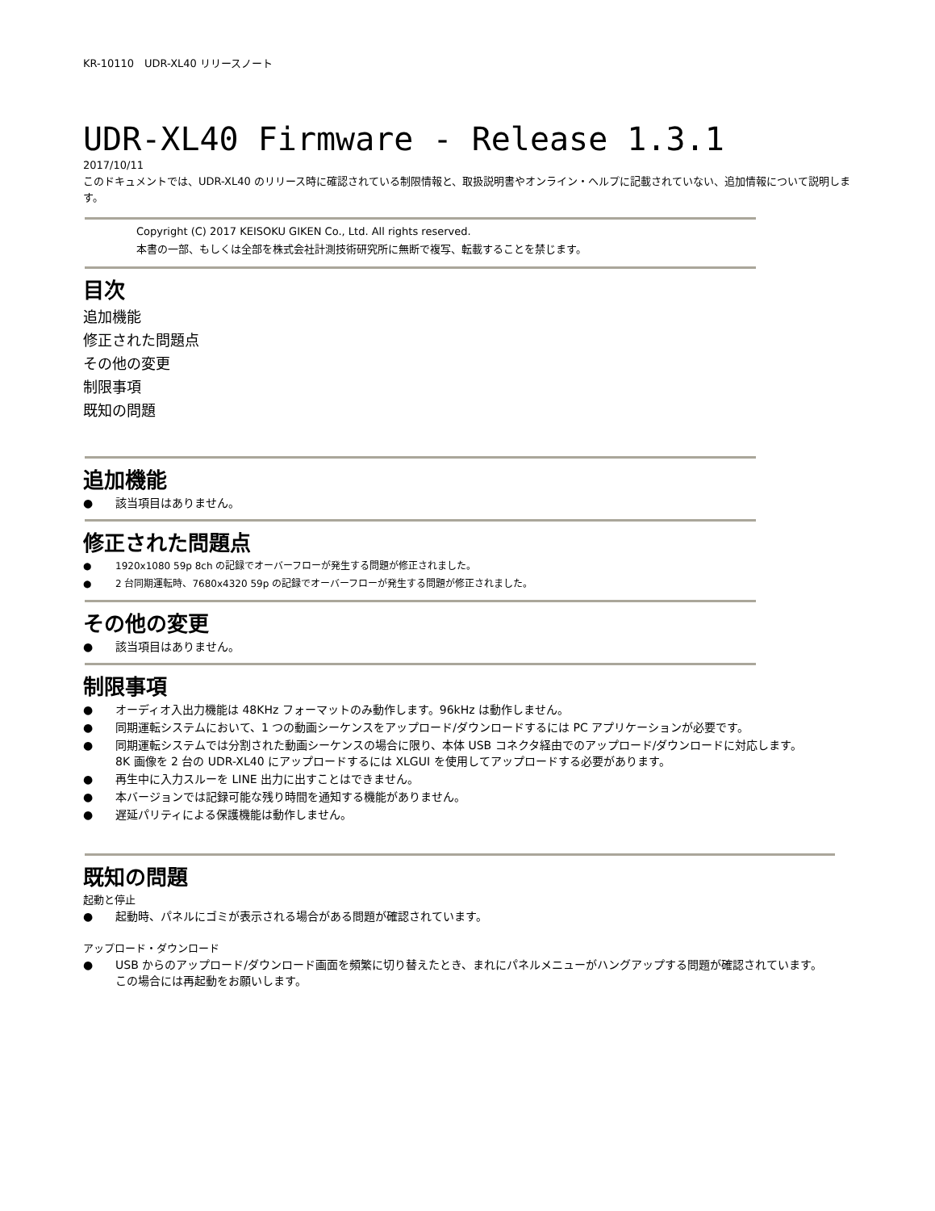KR-10110　UDR-XL40 リリースノート
UDR-XL40 Firmware - Release 1.3.1
2017/10/11
このドキュメントでは、UDR-XL40 のリリース時に確認されている制限情報と、取扱説明書やオンライン・ヘルプに記載されていない、追加情報について説明します。
Copyright (C) 2017 KEISOKU GIKEN Co., Ltd. All rights reserved.
本書の一部、もしくは全部を株式会社計測技術研究所に無断で複写、転載することを禁じます。
目次
追加機能
修正された問題点
その他の変更
制限事項
既知の問題
追加機能
● 該当項目はありません。
修正された問題点
● 1920x1080 59p 8ch の記録でオーバーフローが発生する問題が修正されました。
● 2 台同期運転時、7680x4320 59p の記録でオーバーフローが発生する問題が修正されました。
その他の変更
● 該当項目はありません。
制限事項
● オーディオ入出力機能は 48KHz フォーマットのみ動作します。96kHz は動作しません。
● 同期運転システムにおいて、1 つの動画シーケンスをアップロード/ダウンロードするには PC アプリケーションが必要です。
● 同期運転システムでは分割された動画シーケンスの場合に限り、本体 USB コネクタ経由でのアップロード/ダウンロードに対応します。
8K 画像を 2 台の UDR-XL40 にアップロードするには XLGUI を使用してアップロードする必要があります。
● 再生中に入力スルーを LINE 出力に出すことはできません。
● 本バージョンでは記録可能な残り時間を通知する機能がありません。
● 遅延パリティによる保護機能は動作しません。
既知の問題
起動と停止
● 起動時、パネルにゴミが表示される場合がある問題が確認されています。
アップロード・ダウンロード
● USB からのアップロード/ダウンロード画面を頻繁に切り替えたとき、まれにパネルメニューがハングアップする問題が確認されています。
この場合には再起動をお願いします。